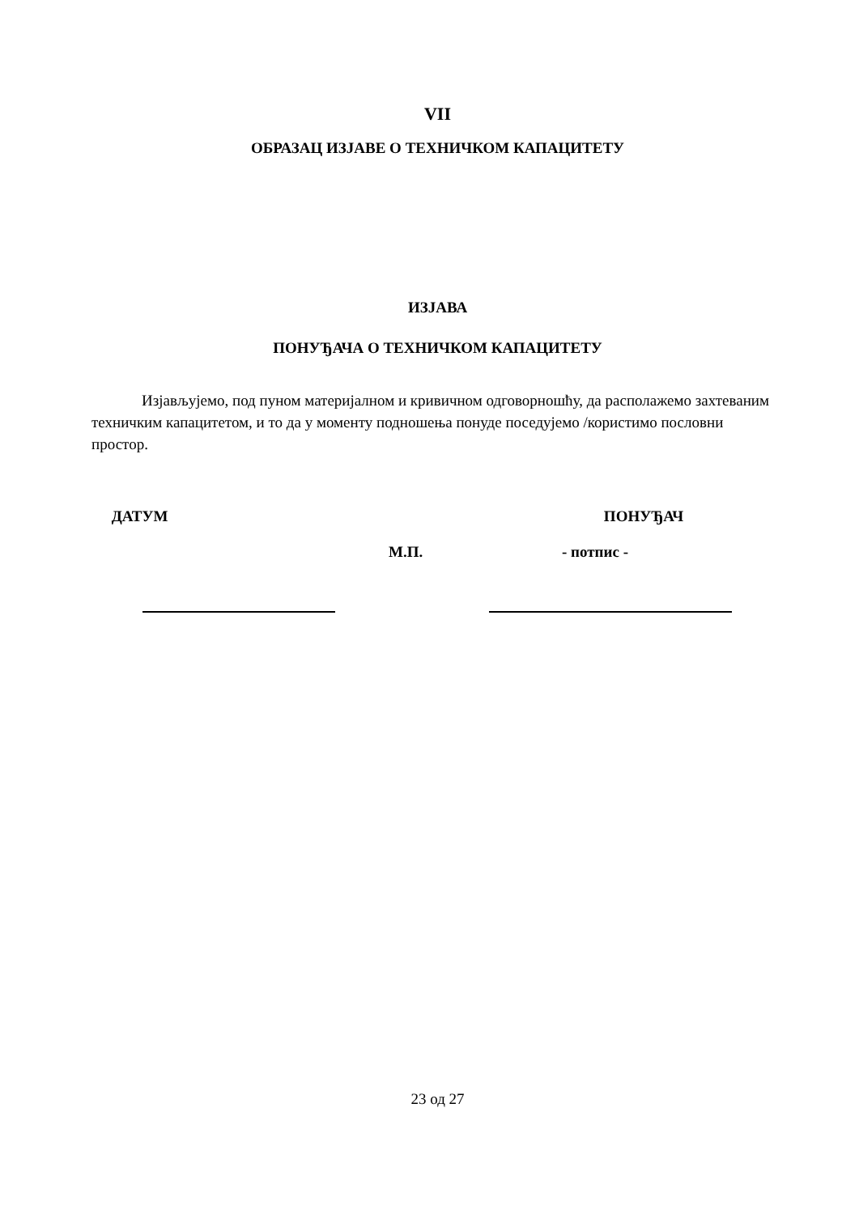VII
ОБРАЗАЦ ИЗЈАВЕ О ТЕХНИЧКОМ КАПАЦИТЕТУ
ИЗЈАВА
ПОНУЂАЧА О ТЕХНИЧКОМ КАПАЦИТЕТУ
Изјављујемо, под пуном материјалном и кривичном одговорношћу, да располажемо захтеваним техничким капацитетом, и то да у моменту подношења понуде поседујемо /користимо пословни простор.
ДАТУМ ПОНУЂАЧ
М.П. - потпис -
23 од 27